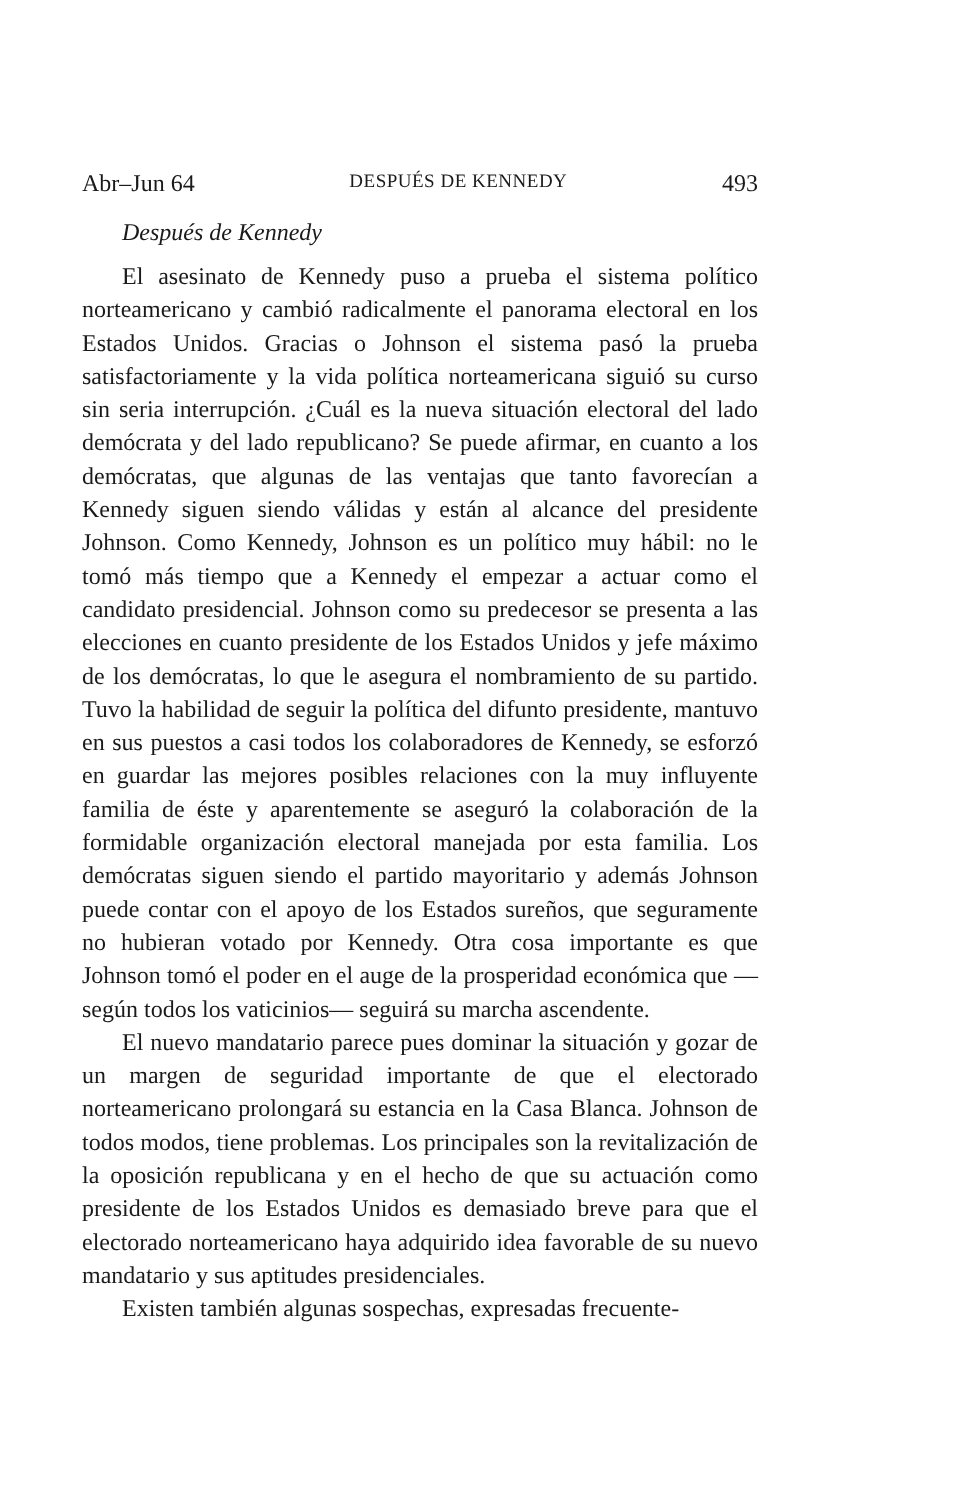Abr–Jun 64 DESPUÉS DE KENNEDY 493
Después de Kennedy
El asesinato de Kennedy puso a prueba el sistema político norteamericano y cambió radicalmente el panorama electoral en los Estados Unidos. Gracias o Johnson el sistema pasó la prueba satisfactoriamente y la vida política norteamericana siguió su curso sin seria interrupción. ¿Cuál es la nueva situación electoral del lado demócrata y del lado republicano? Se puede afirmar, en cuanto a los demócratas, que algunas de las ventajas que tanto favorecían a Kennedy siguen siendo válidas y están al alcance del presidente Johnson. Como Kennedy, Johnson es un político muy hábil: no le tomó más tiempo que a Kennedy el empezar a actuar como el candidato presidencial. Johnson como su predecesor se presenta a las elecciones en cuanto presidente de los Estados Unidos y jefe máximo de los demócratas, lo que le asegura el nombramiento de su partido. Tuvo la habilidad de seguir la política del difunto presidente, mantuvo en sus puestos a casi todos los colaboradores de Kennedy, se esforzó en guardar las mejores posibles relaciones con la muy influyente familia de éste y aparentemente se aseguró la colaboración de la formidable organización electoral manejada por esta familia. Los demócratas siguen siendo el partido mayoritario y además Johnson puede contar con el apoyo de los Estados sureños, que seguramente no hubieran votado por Kennedy. Otra cosa importante es que Johnson tomó el poder en el auge de la prosperidad económica que —según todos los vaticinios— seguirá su marcha ascendente.
El nuevo mandatario parece pues dominar la situación y gozar de un margen de seguridad importante de que el electorado norteamericano prolongará su estancia en la Casa Blanca. Johnson de todos modos, tiene problemas. Los principales son la revitalización de la oposición republicana y en el hecho de que su actuación como presidente de los Estados Unidos es demasiado breve para que el electorado norteamericano haya adquirido idea favorable de su nuevo mandatario y sus aptitudes presidenciales.
Existen también algunas sospechas, expresadas frecuente-